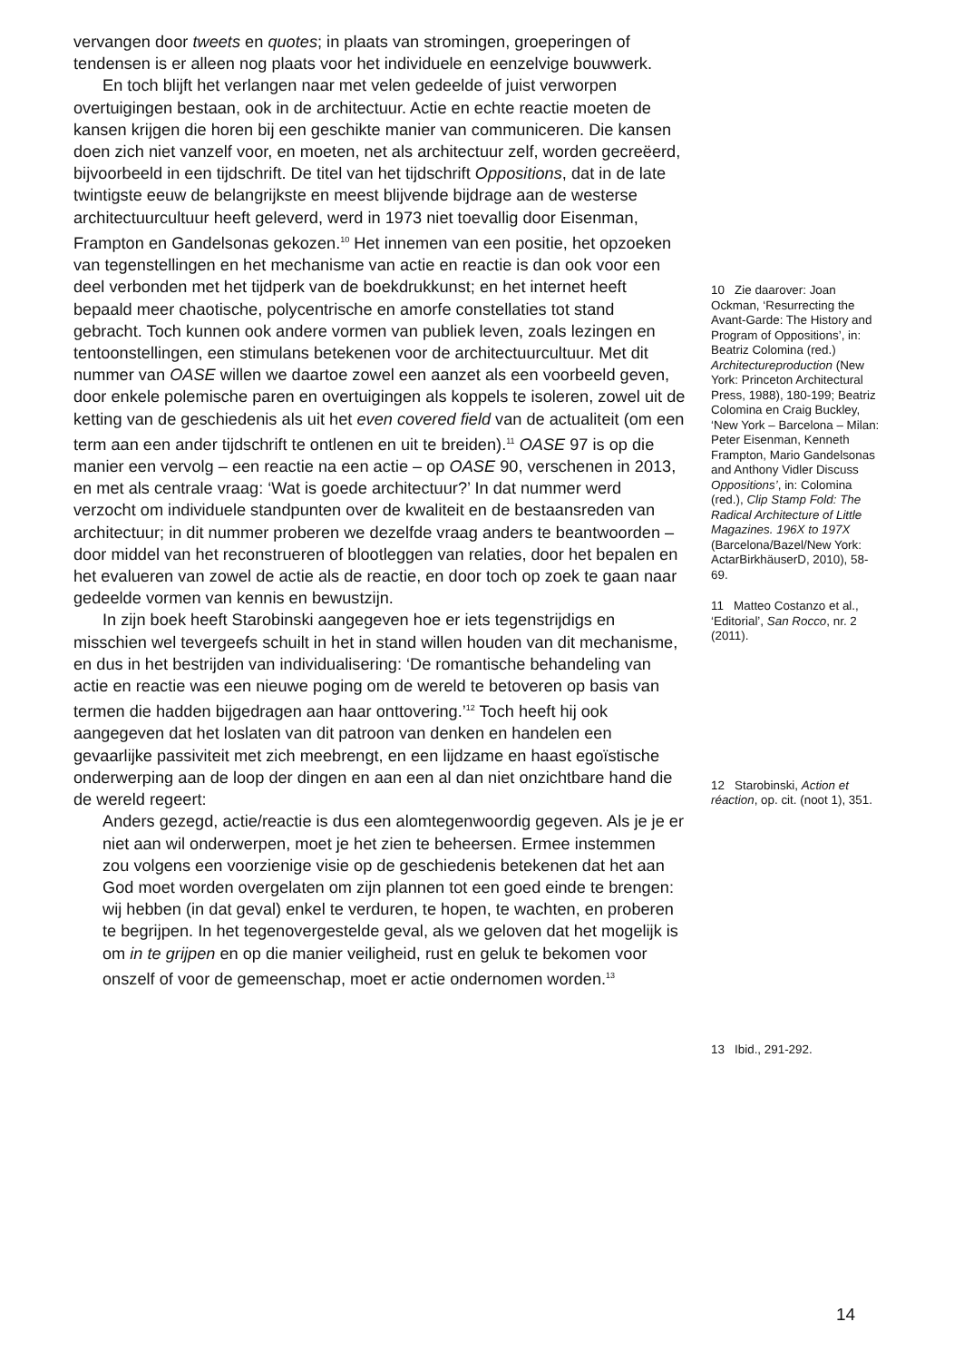vervangen door tweets en quotes; in plaats van stromingen, groep­eringen of tendensen is er alleen nog plaats voor het individuele en eenzelvige bouwwerk.
En toch blijft het verlangen naar met velen gedeelde of juist verworpen overtuigingen bestaan, ook in de architectuur. Actie en echte reactie moeten de kansen krijgen die horen bij een geschikte manier van communiceren. Die kansen doen zich niet vanzelf voor, en moeten, net als architectuur zelf, worden gecreëerd, bijvoorbeeld in een tijdschrift. De titel van het tijdschrift Oppositions, dat in de late twintigste eeuw de belangrijkste en meest blijvende bijdrage aan de westerse architectuurcultuur heeft geleverd, werd in 1973 niet toevallig door Eisenman, Frampton en Gandelsonas gekozen.<sup>10</sup> Het innemen van een positie, het opzoeken van tegenstellingen en het mechanisme van actie en reactie is dan ook voor een deel verbonden met het tijdperk van de boekdrukkunst; en het internet heeft bepaald meer chaotische, polycentrische en amorfe constellaties tot stand gebracht. Toch kunnen ook andere vormen van publiek leven, zoals lezingen en tentoonstellingen, een stimulans betekenen voor de architectuurcultuur. Met dit nummer van OASE willen we daartoe zowel een aanzet als een voorbeeld geven, door enkele polemische paren en overtuigingen als koppels te isoleren, zowel uit de ketting van de geschiedenis als uit het even covered field van de actualiteit (om een term aan een ander tijdschrift te ontlenen en uit te breiden).<sup>11</sup> OASE 97 is op die manier een vervolg – een reactie na een actie – op OASE 90, verschenen in 2013, en met als centrale vraag: ‘Wat is goede architectuur?’ In dat nummer werd verzocht om individuele standpunten over de kwaliteit en de bestaansreden van architectuur; in dit nummer proberen we dezelfde vraag anders te beantwoorden – door middel van het reconstrueren of blootleggen van relaties, door het bepalen en het evalueren van zowel de actie als de reactie, en door toch op zoek te gaan naar gedeelde vormen van kennis en bewustzijn.
In zijn boek heeft Starobinski aangegeven hoe er iets tegenstrijdigs en misschien wel tevergeefs schuilt in het in stand willen houden van dit mechanisme, en dus in het bestrijden van individualisering: ‘De romantische behandeling van actie en reactie was een nieuwe poging om de wereld te betoveren op basis van termen die hadden bijgedragen aan haar onttovering.’<sup>12</sup> Toch heeft hij ook aangegeven dat het loslaten van dit patroon van denken en handelen een gevaarlijke passiviteit met zich meebrengt, en een lijdzame en haast egoïstische onderwerping aan de loop der dingen en aan een al dan niet onzichtbare hand die de wereld regeert:
Anders gezegd, actie/reactie is dus een alomtegenwoordig gegeven. Als je je er niet aan wil onderwerpen, moet je het zien te beheersen. Ermee instemmen zou volgens een voorzienige visie op de geschiedenis betekenen dat het aan God moet worden overgelaten om zijn plannen tot een goed einde te brengen: wij hebben (in dat geval) enkel te verduren, te hopen, te wachten, en proberen te begrijpen. In het tegenovergestelde geval, als we geloven dat het mogelijk is om in te grijpen en op die manier veiligheid, rust en geluk te bekomen voor onszelf of voor de gemeenschap, moet er actie ondernomen worden.<sup>13</sup>
10 Zie daarover: Joan Ockman, ‘Resurrecting the Avant-Garde: The History and Program of Oppositions’, in: Beatriz Colomina (red.) Architectureproduction (New York: Princeton Architectural Press, 1988), 180-199; Beatriz Colomina en Craig Buckley, ‘New York – Barcelona – Milan: Peter Eisenman, Kenneth Frampton, Mario Gandelsonas and Anthony Vidler Discuss Oppositions’, in: Colomina (red.), Clip Stamp Fold: The Radical Architecture of Little Magazines. 196X to 197X (Barcelona/Bazel/New York: ActarBirkhäuserD, 2010), 58-69.
11 Matteo Costanzo et al., ‘Editorial’, San Rocco, nr. 2 (2011).
12 Starobinski, Action et réaction, op. cit. (noot 1), 351.
13 Ibid., 291-292.
14